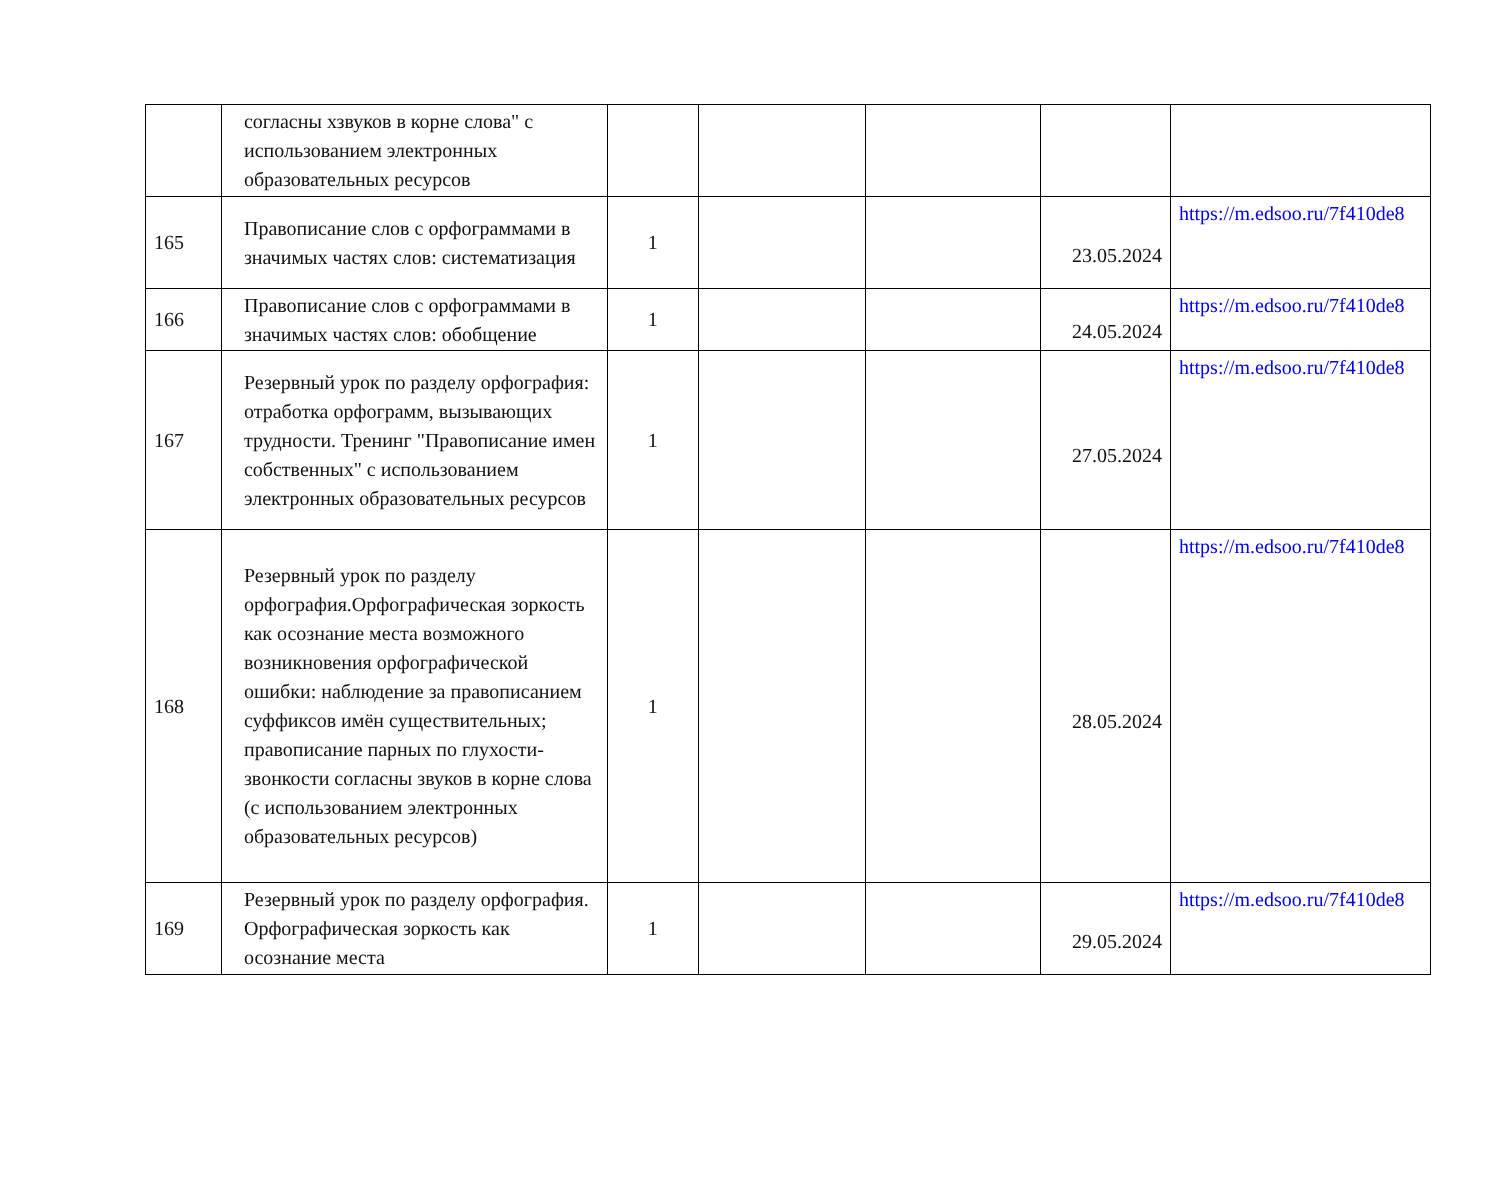| | согласны хзвуков в корне слова" с использованием электронных образовательных ресурсов | | | | | |
| 165 | Правописание слов с орфограммами в значимых частях слов: систематизация | 1 | | | 23.05.2024 | https://m.edsoo.ru/7f410de8 |
| 166 | Правописание слов с орфограммами в значимых частях слов: обобщение | 1 | | | 24.05.2024 | https://m.edsoo.ru/7f410de8 |
| 167 | Резервный урок по разделу орфография: отработка орфограмм, вызывающих трудности. Тренинг "Правописание имен собственных" с использованием электронных образовательных ресурсов | 1 | | | 27.05.2024 | https://m.edsoo.ru/7f410de8 |
| 168 | Резервный урок по разделу орфография.Орфографическая зоркость как осознание места возможного возникновения орфографической ошибки: наблюдение за правописанием суффиксов имён существительных; правописание парных по глухости-звонкости согласны звуков в корне слова (с использованием электронных образовательных ресурсов) | 1 | | | 28.05.2024 | https://m.edsoo.ru/7f410de8 |
| 169 | Резервный урок по разделу орфография. Орфографическая зоркость как осознание места | 1 | | | 29.05.2024 | https://m.edsoo.ru/7f410de8 |